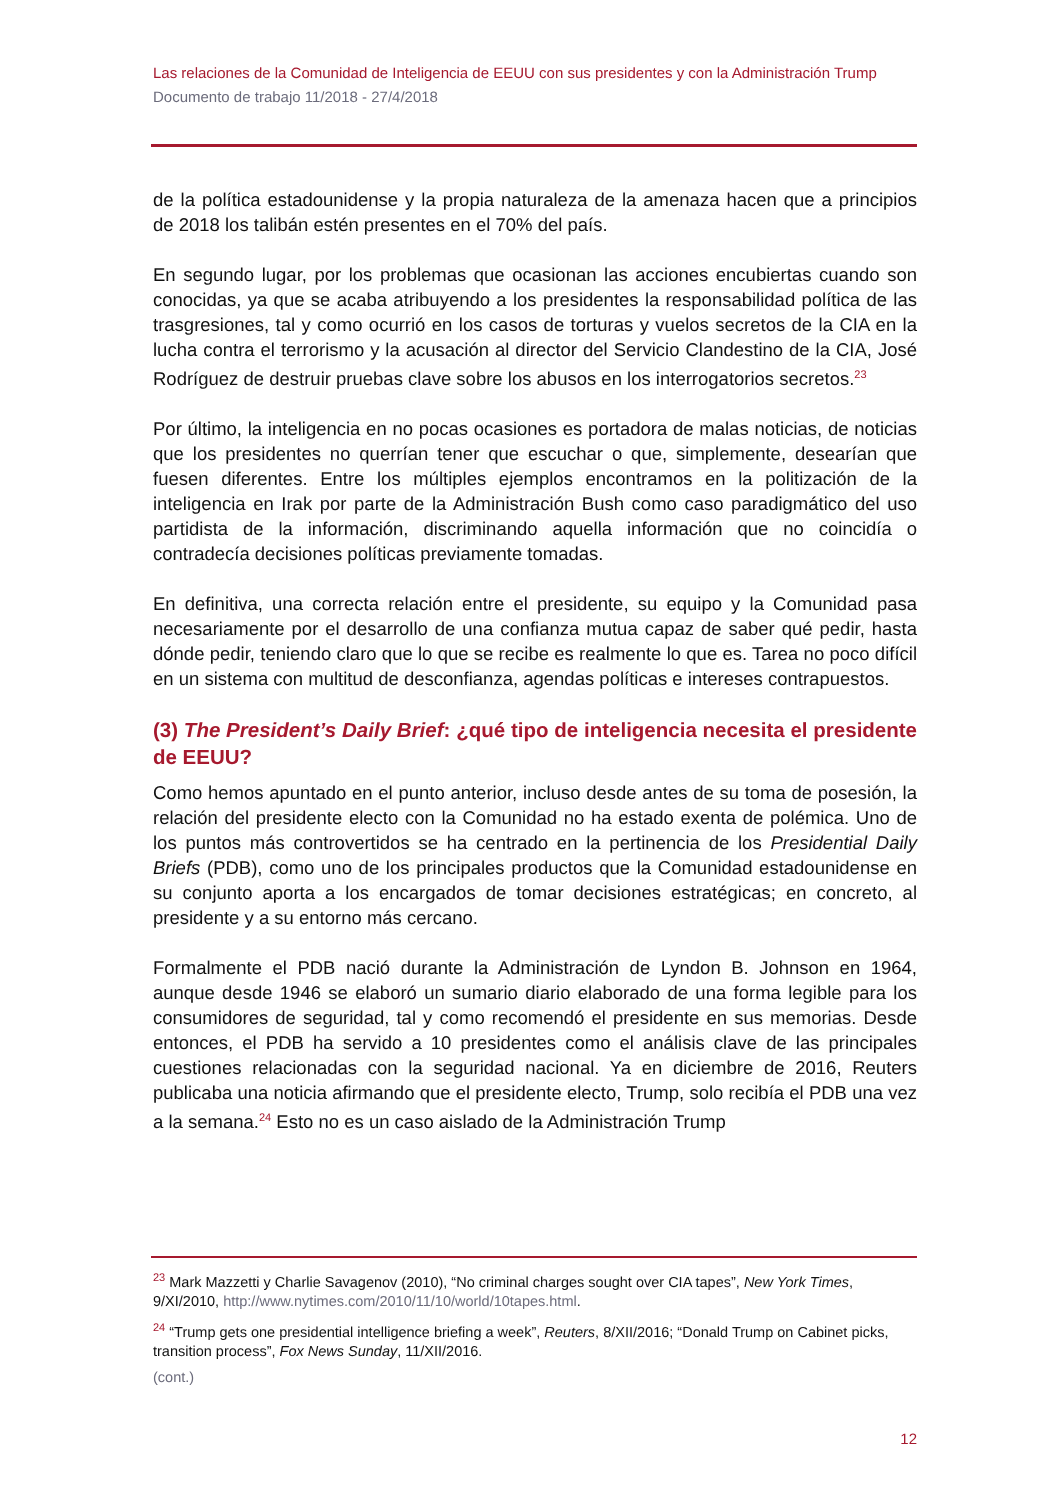Las relaciones de la Comunidad de Inteligencia de EEUU con sus presidentes y con la Administración Trump
Documento de trabajo 11/2018 - 27/4/2018
de la política estadounidense y la propia naturaleza de la amenaza hacen que a principios de 2018 los talibán estén presentes en el 70% del país.
En segundo lugar, por los problemas que ocasionan las acciones encubiertas cuando son conocidas, ya que se acaba atribuyendo a los presidentes la responsabilidad política de las trasgresiones, tal y como ocurrió en los casos de torturas y vuelos secretos de la CIA en la lucha contra el terrorismo y la acusación al director del Servicio Clandestino de la CIA, José Rodríguez de destruir pruebas clave sobre los abusos en los interrogatorios secretos.<sup>23</sup>
Por último, la inteligencia en no pocas ocasiones es portadora de malas noticias, de noticias que los presidentes no querrían tener que escuchar o que, simplemente, desearían que fuesen diferentes. Entre los múltiples ejemplos encontramos en la politización de la inteligencia en Irak por parte de la Administración Bush como caso paradigmático del uso partidista de la información, discriminando aquella información que no coincidía o contradecía decisiones políticas previamente tomadas.
En definitiva, una correcta relación entre el presidente, su equipo y la Comunidad pasa necesariamente por el desarrollo de una confianza mutua capaz de saber qué pedir, hasta dónde pedir, teniendo claro que lo que se recibe es realmente lo que es. Tarea no poco difícil en un sistema con multitud de desconfianza, agendas políticas e intereses contrapuestos.
(3) The President’s Daily Brief: ¿qué tipo de inteligencia necesita el presidente de EEUU?
Como hemos apuntado en el punto anterior, incluso desde antes de su toma de posesión, la relación del presidente electo con la Comunidad no ha estado exenta de polémica. Uno de los puntos más controvertidos se ha centrado en la pertinencia de los Presidential Daily Briefs (PDB), como uno de los principales productos que la Comunidad estadounidense en su conjunto aporta a los encargados de tomar decisiones estratégicas; en concreto, al presidente y a su entorno más cercano.
Formalmente el PDB nació durante la Administración de Lyndon B. Johnson en 1964, aunque desde 1946 se elaboró un sumario diario elaborado de una forma legible para los consumidores de seguridad, tal y como recomendó el presidente en sus memorias. Desde entonces, el PDB ha servido a 10 presidentes como el análisis clave de las principales cuestiones relacionadas con la seguridad nacional. Ya en diciembre de 2016, Reuters publicaba una noticia afirmando que el presidente electo, Trump, solo recibía el PDB una vez a la semana.<sup>24</sup> Esto no es un caso aislado de la Administración Trump
<sup>23</sup> Mark Mazzetti y Charlie Savagenov (2010), “No criminal charges sought over CIA tapes”, New York Times, 9/XI/2010, http://www.nytimes.com/2010/11/10/world/10tapes.html.
<sup>24</sup> “Trump gets one presidential intelligence briefing a week”, Reuters, 8/XII/2016; “Donald Trump on Cabinet picks, transition process”, Fox News Sunday, 11/XII/2016.
(cont.)
12